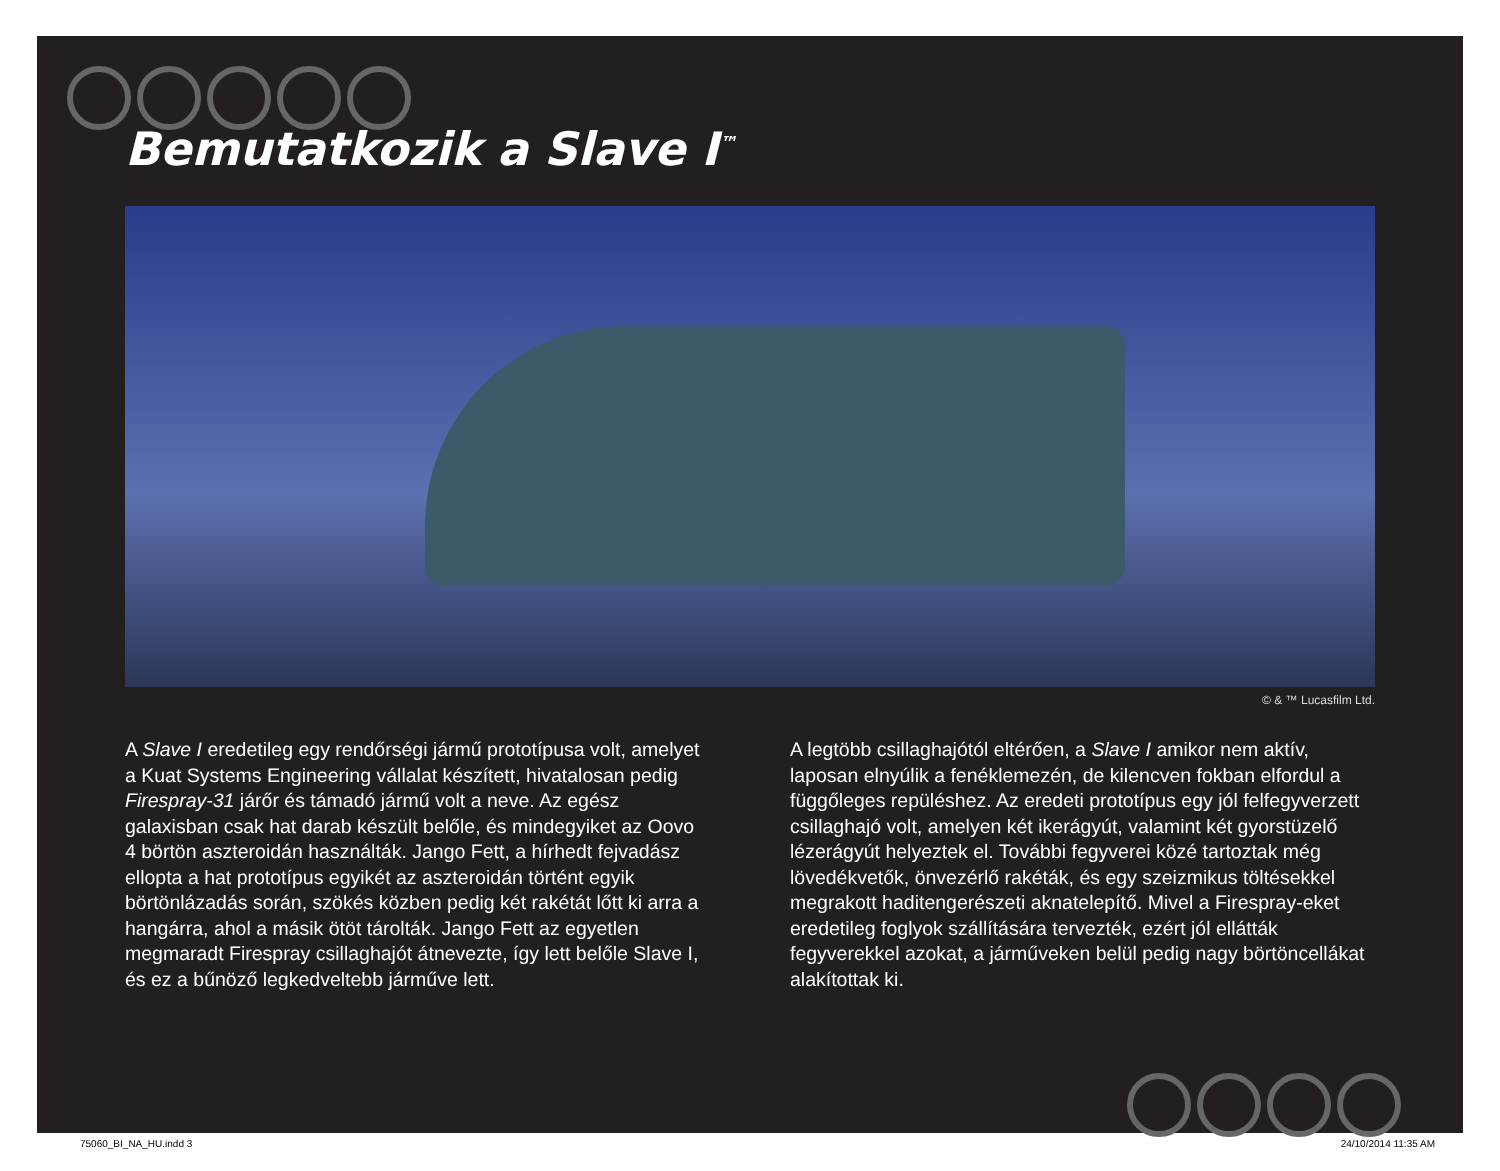Bemutatkozik a Slave I<sup>™</sup>
© & ™ Lucasfilm Ltd.
A Slave I eredetileg egy rendőrségi jármű prototípusa volt, amelyet a Kuat Systems Engineering vállalat készített, hivatalosan pedig Firespray-31 járőr és támadó jármű volt a neve. Az egész galaxisban csak hat darab készült belőle, és mindegyiket az Oovo 4 börtön aszteroidán használták. Jango Fett, a hírhedt fejvadász ellopta a hat prototípus egyikét az aszteroidán történt egyik börtönlázadás során, szökés közben pedig két rakétát lőtt ki arra a hangárra, ahol a másik ötöt tárolták. Jango Fett az egyetlen megmaradt Firespray csillaghajót átnevezte, így lett belőle Slave I, és ez a bűnöző legkedveltebb járműve lett.
A legtöbb csillaghajótól eltérően, a Slave I amikor nem aktív, laposan elnyúlik a fenéklemezén, de kilencven fokban elfordul a függőleges repüléshez. Az eredeti prototípus egy jól felfegyverzett csillaghajó volt, amelyen két ikerágyút, valamint két gyorstüzelő lézerágyút helyeztek el. További fegyverei közé tartoztak még lövedékvetők, önvezérlő rakéták, és egy szeizmikus töltésekkel megrakott haditengerészeti aknatelepítő. Mivel a Firespray-eket eredetileg foglyok szállítására tervezték, ezért jól ellátták fegyverekkel azokat, a járműveken belül pedig nagy börtöncellákat alakítottak ki.
75060_BI_NA_HU.indd 3 24/10/2014 11:35 AM